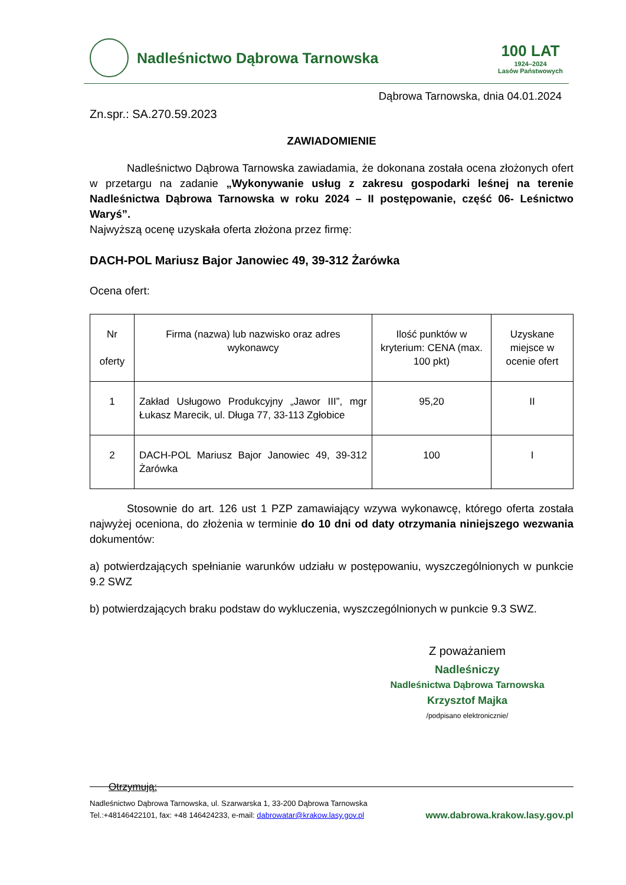Nadleśnictwo Dąbrowa Tarnowska
100 LAT
1924–2024
Lasów Państwowych
Dąbrowa Tarnowska, dnia 04.01.2024
Zn.spr.: SA.270.59.2023
ZAWIADOMIENIE
Nadleśnictwo Dąbrowa Tarnowska zawiadamia, że dokonana została ocena złożonych ofert w przetargu na zadanie „Wykonywanie usług z zakresu gospodarki leśnej na terenie Nadleśnictwa Dąbrowa Tarnowska w roku 2024 – II postępowanie, część 06- Leśnictwo Waryś”.
Najwyższą ocenę uzyskała oferta złożona przez firmę:
DACH-POL Mariusz Bajor Janowiec 49, 39-312 Żarówka
Ocena ofert:
| Nr oferty | Firma (nazwa) lub nazwisko oraz adres wykonawcy | Ilość punktów w kryterium: CENA (max. 100 pkt) | Uzyskane miejsce w ocenie ofert |
| 1 | Zakład Usługowo Produkcyjny „Jawor III”, mgr Łukasz Marecik, ul. Długa 77, 33-113 Zgłobice | 95,20 | II |
| 2 | DACH-POL Mariusz Bajor Janowiec 49, 39-312 Żarówka | 100 | I |
Stosownie do art. 126 ust 1 PZP zamawiający wzywa wykonawcę, którego oferta została najwyżej oceniona, do złożenia w terminie do 10 dni od daty otrzymania niniejszego wezwania dokumentów:
a) potwierdzających spełnianie warunków udziału w postępowaniu, wyszczególnionych w punkcie 9.2 SWZ
b) potwierdzających braku podstaw do wykluczenia, wyszczególnionych w punkcie 9.3 SWZ.
Z poważaniem
Nadleśniczy
Nadleśnictwa Dąbrowa Tarnowska
Krzysztof Majka
/podpisano elektronicznie/
Otrzymują:
Nadleśnictwo Dąbrowa Tarnowska, ul. Szarwarska 1, 33-200 Dąbrowa Tarnowska
Tel.:+48146422101, fax: +48 146424233, e-mail: dabrowatar@krakow.lasy.gov.pl www.dabrowa.krakow.lasy.gov.pl